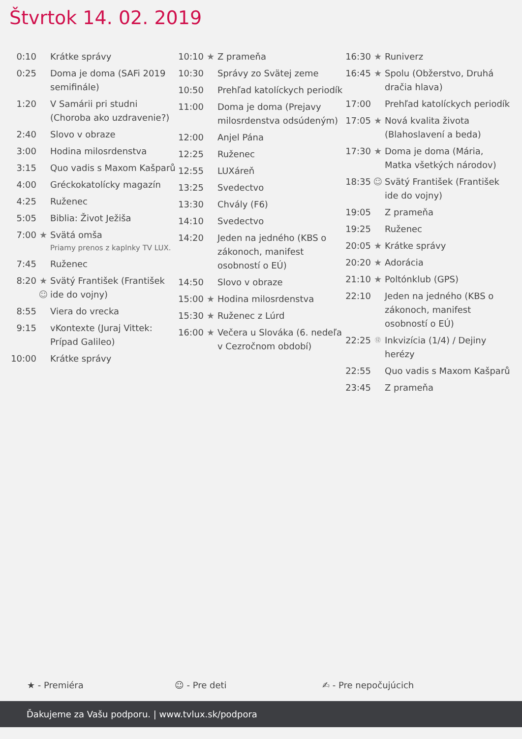Štvrtok 14. 02. 2019
| 0:10 | | Krátke správy |
| 0:25 | | Doma je doma (SAFi 2019 semifinále) |
| 1:20 | | V Samárii pri studni (Choroba ako uzdravenie?) |
| 2:40 | | Slovo v obraze |
| 3:00 | | Hodina milosrdenstva |
| 3:15 | | Quo vadis s Maxom Kašparů |
| 4:00 | | Gréckokatolícky magazín |
| 4:25 | | Ruženec |
| 5:05 | | Biblia: Život Ježiša |
| 7:00 | ★ | Svätá omša Priamy prenos z kaplnky TV LUX. |
| 7:45 | | Ruženec |
| 8:20 | ★ ☺ | Svätý František (František ide do vojny) |
| 8:55 | | Viera do vrecka |
| 9:15 | | vKontexte (Juraj Vittek: Prípad Galileo) |
| 10:00 | | Krátke správy |
| 10:10 | ★ | Z prameňa |
| 10:30 | | Správy zo Svätej zeme |
| 10:50 | | Prehľad katolíckych periodík |
| 11:00 | | Doma je doma (Prejavy milosrdenstva odsúdeným) |
| 12:00 | | Anjel Pána |
| 12:25 | | Ruženec |
| 12:55 | | LUXáreň |
| 13:25 | | Svedectvo |
| 13:30 | | Chvály (F6) |
| 14:10 | | Svedectvo |
| 14:20 | | Jeden na jedného (KBS o zákonoch, manifest osobností o EÚ) |
| 14:50 | | Slovo v obraze |
| 15:00 | ★ | Hodina milosrdenstva |
| 15:30 | ★ | Ruženec z Lúrd |
| 16:00 | ★ | Večera u Slováka (6. nedeľa v Cezročnom období) |
| 16:30 | ★ | Runiverz |
| 16:45 | ★ | Spolu (Obžerstvo, Druhá dračia hlava) |
| 17:00 | | Prehľad katolíckych periodík |
| 17:05 | ★ | Nová kvalita života (Blahoslavení a beda) |
| 17:30 | ★ | Doma je doma (Mária, Matka všetkých národov) |
| 18:35 | ☺ | Svätý František (František ide do vojny) |
| 19:05 | | Z prameňa |
| 19:25 | | Ruženec |
| 20:05 | ★ | Krátke správy |
| 20:20 | ★ | Adorácia |
| 21:10 | ★ | Poltónklub (GPS) |
| 22:10 | | Jeden na jedného (KBS o zákonoch, manifest osobností o EÚ) |
| 22:25 | ⑫ | Inkvizícia (1/4) / Dejiny herézy |
| 22:55 | | Quo vadis s Maxom Kašparů |
| 23:45 | | Z prameňa |
★ - Premiéra ☺ - Pre deti ✍ - Pre nepočujúcich
Ďakujeme za Vašu podporu. | www.tvlux.sk/podpora